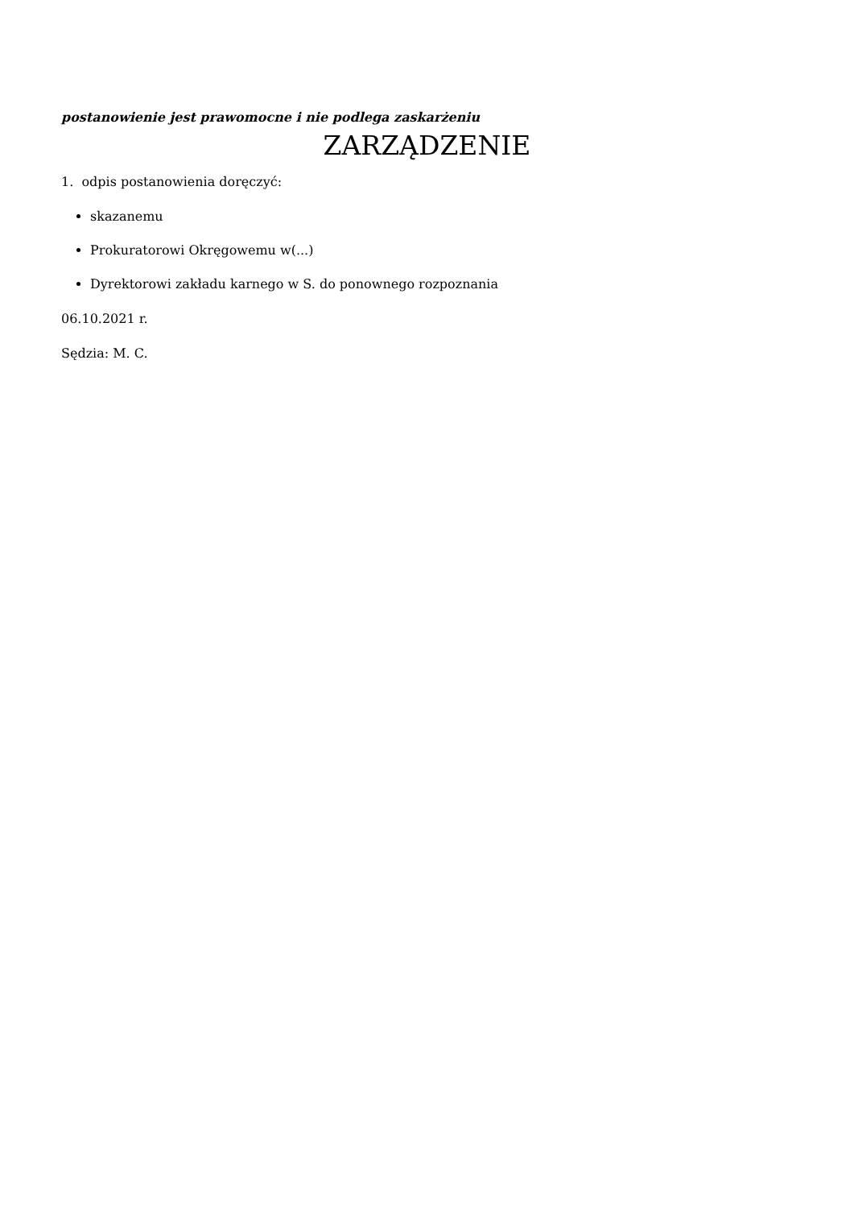postanowienie jest prawomocne i nie podlega zaskarżeniu
ZARZĄDZENIE
1. odpis postanowienia doręczyć:
skazanemu
Prokuratorowi Okręgowemu w(...)
Dyrektorowi zakładu karnego w S. do ponownego rozpoznania
06.10.2021 r.
Sędzia: M. C.